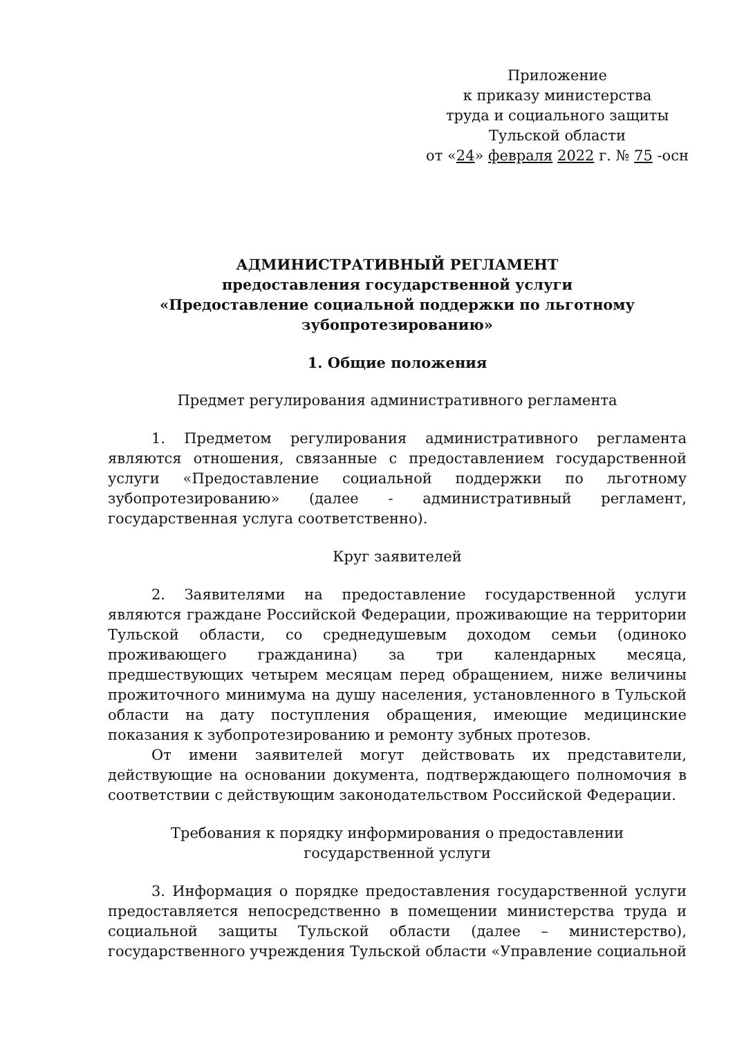Приложение
к приказу министерства
труда и социального защиты
Тульской области
от «24» февраля 2022 г. № 75 -осн
АДМИНИСТРАТИВНЫЙ РЕГЛАМЕНТ
предоставления государственной услуги
«Предоставление социальной поддержки по льготному
зубопротезированию»
1. Общие положения
Предмет регулирования административного регламента
1. Предметом регулирования административного регламента являются отношения, связанные с предоставлением государственной услуги «Предоставление социальной поддержки по льготному зубопротезированию» (далее - административный регламент, государственная услуга соответственно).
Круг заявителей
2. Заявителями на предоставление государственной услуги являются граждане Российской Федерации, проживающие на территории Тульской области, со среднедушевым доходом семьи (одиноко проживающего гражданина) за три календарных месяца, предшествующих четырем месяцам перед обращением, ниже величины прожиточного минимума на душу населения, установленного в Тульской области на дату поступления обращения, имеющие медицинские показания к зубопротезированию и ремонту зубных протезов.
От имени заявителей могут действовать их представители, действующие на основании документа, подтверждающего полномочия в соответствии с действующим законодательством Российской Федерации.
Требования к порядку информирования о предоставлении
государственной услуги
3. Информация о порядке предоставления государственной услуги предоставляется непосредственно в помещении министерства труда и социальной защиты Тульской области (далее – министерство), государственного учреждения Тульской области «Управление социальной